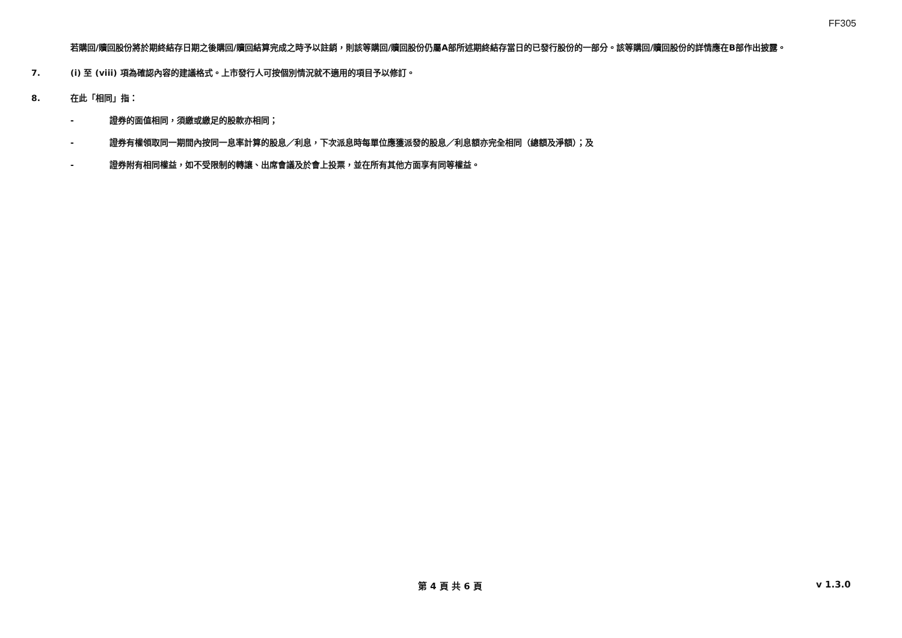FF305
若購回/贖回股份將於期終結存日期之後購回/贖回結算完成之時予以註銷，則該等購回/贖回股份仍屬A部所述期終結存當日的已發行股份的一部分。該等購回/贖回股份的詳情應在B部作出披露。
7. (i) 至 (viii) 項為確認內容的建議格式。上市發行人可按個別情況就不適用的項目予以修訂。
8. 在此「相同」指：
- 證券的面值相同，須繳或繳足的股款亦相同；
- 證券有權領取同一期間內按同一息率計算的股息／利息，下次派息時每單位應獲派發的股息／利息額亦完全相同（總額及淨額）；及
- 證券附有相同權益，如不受限制的轉讓、出席會議及於會上投票，並在所有其他方面享有同等權益。
第 4 頁 共 6 頁 v 1.3.0